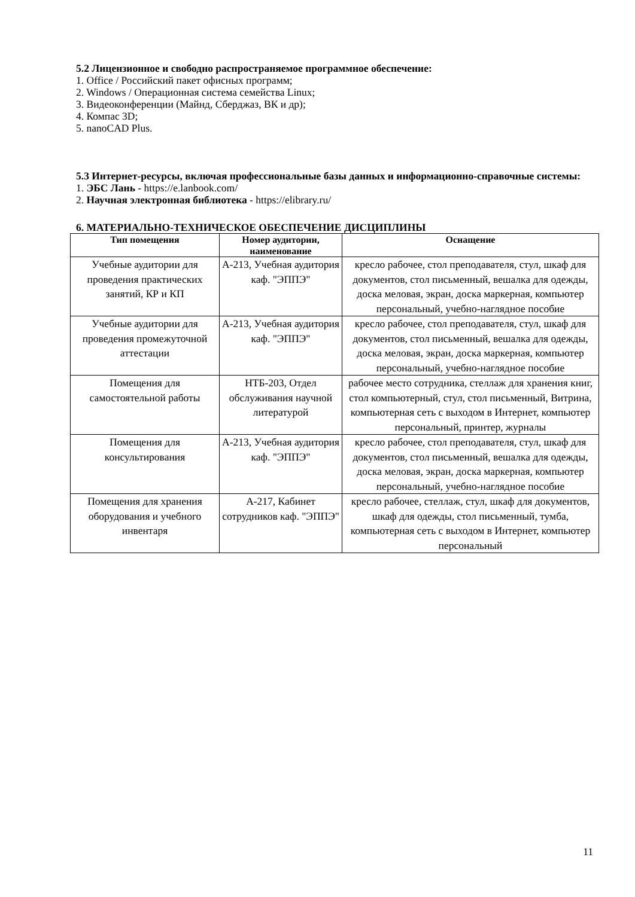5.2 Лицензионное и свободно распространяемое программное обеспечение:
1. Office / Российский пакет офисных программ;
2. Windows / Операционная система семейства Linux;
3. Видеоконференции (Майнд, Сберджаз, ВК и др);
4. Компас 3D;
5. nanoCAD Plus.
5.3 Интернет-ресурсы, включая профессиональные базы данных и информационно-справочные системы:
1. ЭБС Лань - https://e.lanbook.com/
2. Научная электронная библиотека - https://elibrary.ru/
6. МАТЕРИАЛЬНО-ТЕХНИЧЕСКОЕ ОБЕСПЕЧЕНИЕ ДИСЦИПЛИНЫ
| Тип помещения | Номер аудитории, наименование | Оснащение |
| --- | --- | --- |
| Учебные аудитории для проведения практических занятий, КР и КП | А-213, Учебная аудитория каф. "ЭППЭ" | кресло рабочее, стол преподавателя, стул, шкаф для документов, стол письменный, вешалка для одежды, доска меловая, экран, доска маркерная, компьютер персональный, учебно-наглядное пособие |
| Учебные аудитории для проведения промежуточной аттестации | А-213, Учебная аудитория каф. "ЭППЭ" | кресло рабочее, стол преподавателя, стул, шкаф для документов, стол письменный, вешалка для одежды, доска меловая, экран, доска маркерная, компьютер персональный, учебно-наглядное пособие |
| Помещения для самостоятельной работы | НТБ-203, Отдел обслуживания научной литературой | рабочее место сотрудника, стеллаж для хранения книг, стол компьютерный, стул, стол письменный, Витрина, компьютерная сеть с выходом в Интернет, компьютер персональный, принтер, журналы |
| Помещения для консультирования | А-213, Учебная аудитория каф. "ЭППЭ" | кресло рабочее, стол преподавателя, стул, шкаф для документов, стол письменный, вешалка для одежды, доска меловая, экран, доска маркерная, компьютер персональный, учебно-наглядное пособие |
| Помещения для хранения оборудования и учебного инвентаря | А-217, Кабинет сотрудников каф. "ЭППЭ" | кресло рабочее, стеллаж, стул, шкаф для документов, шкаф для одежды, стол письменный, тумба, компьютерная сеть с выходом в Интернет, компьютер персональный |
11